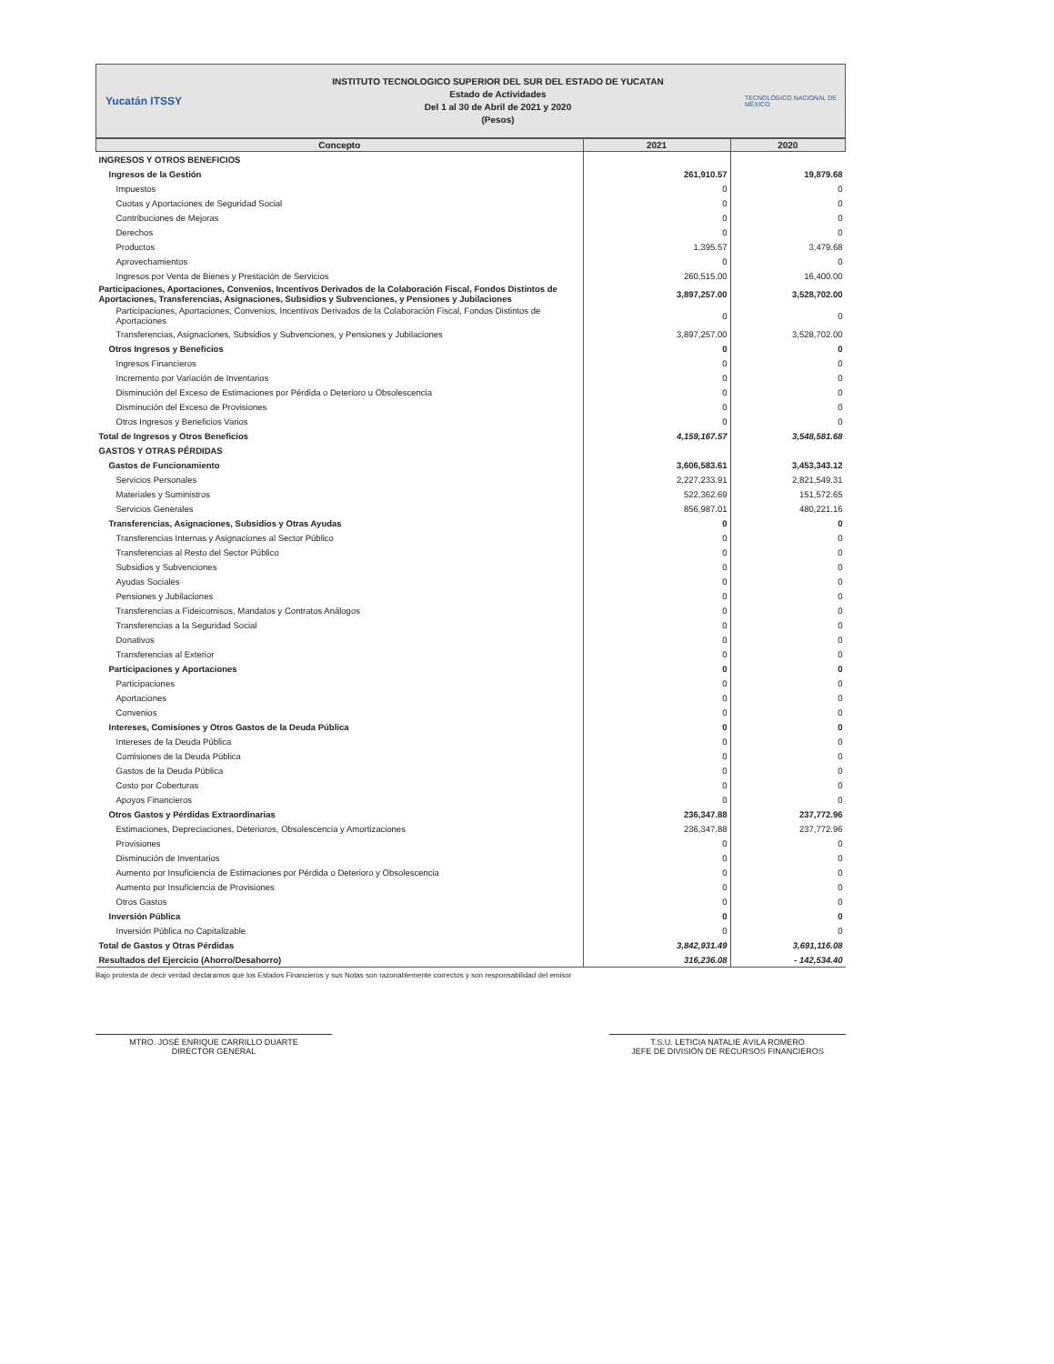Yucatán ITSSY
INSTITUTO TECNOLOGICO SUPERIOR DEL SUR DEL ESTADO DE YUCATAN
Estado de Actividades
Del 1 al 30 de Abril de 2021 y 2020
(Pesos)
TECNOLÓGICO NACIONAL DE MÉXICO
| Concepto | 2021 | 2020 |
| --- | --- | --- |
| INGRESOS Y OTROS BENEFICIOS | | |
| Ingresos de la Gestión | 261,910.57 | 19,879.68 |
| Impuestos | 0 | 0 |
| Cuotas y Aportaciones de Seguridad Social | 0 | 0 |
| Contribuciones de Mejoras | 0 | 0 |
| Derechos | 0 | 0 |
| Productos | 1,395.57 | 3,479.68 |
| Aprovechamientos | 0 | 0 |
| Ingresos por Venta de Bienes y Prestación de Servicios | 260,515.00 | 16,400.00 |
| Participaciones, Aportaciones, Convenios, Incentivos Derivados de la Colaboración Fiscal, Fondos Distintos de Aportaciones, Transferencias, Asignaciones, Subsidios y Subvenciones, y Pensiones y Jubilaciones | 3,897,257.00 | 3,528,702.00 |
| Participaciones, Aportaciones, Convenios, Incentivos Derivados de la Colaboración Fiscal, Fondos Distintos de Aportaciones | 0 | 0 |
| Transferencias, Asignaciones, Subsidios y Subvenciones, y Pensiones y Jubilaciones | 3,897,257.00 | 3,528,702.00 |
| Otros Ingresos y Beneficios | 0 | 0 |
| Ingresos Financieros | 0 | 0 |
| Incremento por Variación de Inventarios | 0 | 0 |
| Disminución del Exceso de Estimaciones por Pérdida o Deterioro u Obsolescencia | 0 | 0 |
| Disminución del Exceso de Provisiones | 0 | 0 |
| Otros Ingresos y Beneficios Varios | 0 | 0 |
| Total de Ingresos y Otros Beneficios | 4,159,167.57 | 3,548,581.68 |
| GASTOS Y OTRAS PÉRDIDAS | | |
| Gastos de Funcionamiento | 3,606,583.61 | 3,453,343.12 |
| Servicios Personales | 2,227,233.91 | 2,821,549.31 |
| Materiales y Suministros | 522,362.69 | 151,572.65 |
| Servicios Generales | 856,987.01 | 480,221.16 |
| Transferencias, Asignaciones, Subsidios y Otras Ayudas | 0 | 0 |
| Transferencias Internas y Asignaciones al Sector Público | 0 | 0 |
| Transferencias al Resto del Sector Público | 0 | 0 |
| Subsidios y Subvenciones | 0 | 0 |
| Ayudas Sociales | 0 | 0 |
| Pensiones y Jubilaciones | 0 | 0 |
| Transferencias a Fideicomisos, Mandatos y Contratos Análogos | 0 | 0 |
| Transferencias a la Seguridad Social | 0 | 0 |
| Donativos | 0 | 0 |
| Transferencias al Exterior | 0 | 0 |
| Participaciones y Aportaciones | 0 | 0 |
| Participaciones | 0 | 0 |
| Aportaciones | 0 | 0 |
| Convenios | 0 | 0 |
| Intereses, Comisiones y Otros Gastos de la Deuda Pública | 0 | 0 |
| Intereses de la Deuda Pública | 0 | 0 |
| Comisiones de la Deuda Pública | 0 | 0 |
| Gastos de la Deuda Pública | 0 | 0 |
| Costo por Coberturas | 0 | 0 |
| Apoyos Financieros | 0 | 0 |
| Otros Gastos y Pérdidas Extraordinarias | 236,347.88 | 237,772.96 |
| Estimaciones, Depreciaciones, Deterioros, Obsolescencia y Amortizaciones | 236,347.88 | 237,772.96 |
| Provisiones | 0 | 0 |
| Disminución de Inventarios | 0 | 0 |
| Aumento por Insuficiencia de Estimaciones por Pérdida o Deterioro y Obsolescencia | 0 | 0 |
| Aumento por Insuficiencia de Provisiones | 0 | 0 |
| Otros Gastos | 0 | 0 |
| Inversión Pública | 0 | 0 |
| Inversión Pública no Capitalizable | 0 | 0 |
| Total de Gastos y Otras Pérdidas | 3,842,931.49 | 3,691,116.08 |
| Resultados del Ejercicio (Ahorro/Desahorro) | 316,236.08 | - 142,534.40 |
Bajo protesta de decir verdad declaramos que los Estados Financieros y sus Notas son razonablemente correctos y son responsabilidad del emisor
MTRO. JOSÉ ENRIQUE CARRILLO DUARTE
DIRECTOR GENERAL
T.S.U. LETICIA NATALIE ÁVILA ROMERO
JEFE DE DIVISIÓN DE RECURSOS FINANCIEROS